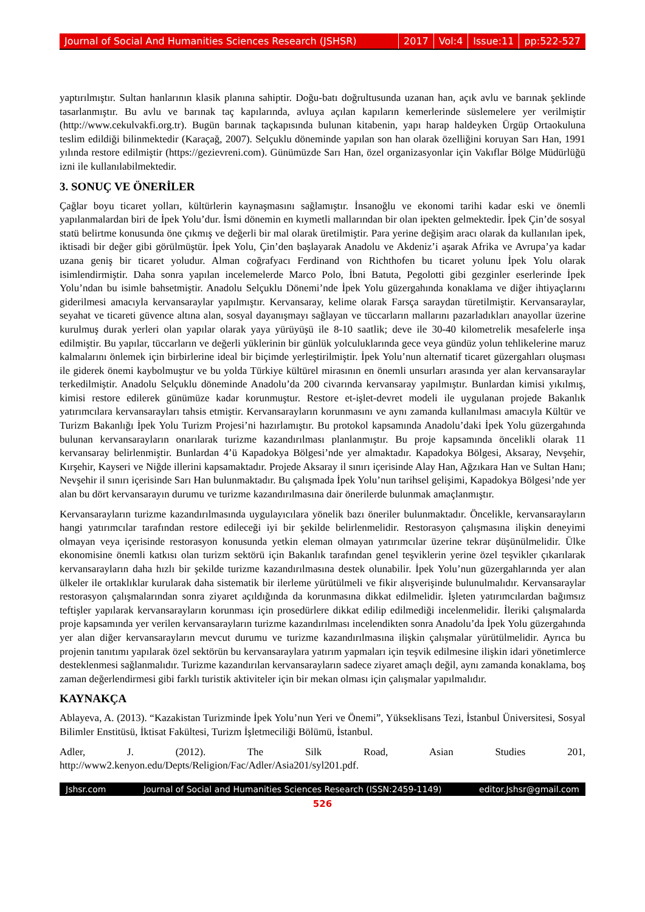Journal of Social And Humanities Sciences Research (JSHSR) 2017 Vol:4 Issue:11 pp:522-527
yaptırılmıştır. Sultan hanlarının klasik planına sahiptir. Doğu-batı doğrultusunda uzanan han, açık avlu ve barınak şeklinde tasarlanmıştır. Bu avlu ve barınak taç kapılarında, avluya açılan kapıların kemerlerinde süslemelere yer verilmiştir (http://www.cekulvakfi.org.tr). Bugün barınak taçkapısında bulunan kitabenin, yapı harap haldeyken Ürgüp Ortaokuluna teslim edildiği bilinmektedir (Karaçağ, 2007). Selçuklu döneminde yapılan son han olarak özelliğini koruyan Sarı Han, 1991 yılında restore edilmiştir (https://gezievreni.com). Günümüzde Sarı Han, özel organizasyonlar için Vakıflar Bölge Müdürlüğü izni ile kullanılabilmektedir.
3. SONUÇ VE ÖNERİLER
Çağlar boyu ticaret yolları, kültürlerin kaynaşmasını sağlamıştır. İnsanoğlu ve ekonomi tarihi kadar eski ve önemli yapılanmalardan biri de İpek Yolu’dur. İsmi dönemin en kıymetli mallarından bir olan ipekten gelmektedir. İpek Çin’de sosyal statü belirtme konusunda öne çıkmış ve değerli bir mal olarak üretilmiştir. Para yerine değişim aracı olarak da kullanılan ipek, iktisadi bir değer gibi görülmüştür. İpek Yolu, Çin’den başlayarak Anadolu ve Akdeniz’i aşarak Afrika ve Avrupa’ya kadar uzana geniş bir ticaret yoludur. Alman coğrafyacı Ferdinand von Richthofen bu ticaret yolunu İpek Yolu olarak isimlendirmiştir. Daha sonra yapılan incelemelerde Marco Polo, İbni Batuta, Pegolotti gibi gezginler eserlerinde İpek Yolu’ndan bu isimle bahsetmiştir. Anadolu Selçuklu Dönemi’nde İpek Yolu güzergahında konaklama ve diğer ihtiyaçlarını giderilmesi amacıyla kervansaraylar yapılmıştır. Kervansaray, kelime olarak Farsça saraydan türetilmiştir. Kervansaraylar, seyahat ve ticareti güvence altına alan, sosyal dayanışmayı sağlayan ve tüccarların mallarını pazarladıkları anayollar üzerine kurulmuş durak yerleri olan yapılar olarak yaya yürüyüşü ile 8-10 saatlik; deve ile 30-40 kilometrelik mesafelerle inşa edilmiştir. Bu yapılar, tüccarların ve değerli yüklerinin bir günlük yolculuklarında gece veya gündüz yolun tehlikelerine maruz kalmalarını önlemek için birbirlerine ideal bir biçimde yerleştirilmiştir. İpek Yolu’nun alternatif ticaret güzergahları oluşması ile giderek önemi kaybolmuştur ve bu yolda Türkiye kültürel mirasının en önemli unsurları arasında yer alan kervansaraylar terkedilmiştir. Anadolu Selçuklu döneminde Anadolu’da 200 civarında kervansaray yapılmıştır. Bunlardan kimisi yıkılmış, kimisi restore edilerek günümüze kadar korunmuştur. Restore et-işlet-devret modeli ile uygulanan projede Bakanlık yatırımcılara kervansarayları tahsis etmiştir. Kervansarayların korunmasını ve aynı zamanda kullanılması amacıyla Kültür ve Turizm Bakanlığı İpek Yolu Turizm Projesi’ni hazırlamıştır. Bu protokol kapsamında Anadolu’daki İpek Yolu güzergahında bulunan kervansarayların onarılarak turizme kazandırılması planlanmıştır. Bu proje kapsamında öncelikli olarak 11 kervansaray belirlenmiştir. Bunlardan 4’ü Kapadokya Bölgesi’nde yer almaktadır. Kapadokya Bölgesi, Aksaray, Nevşehir, Kırşehir, Kayseri ve Niğde illerini kapsamaktadır. Projede Aksaray il sınırı içerisinde Alay Han, Ağzıkara Han ve Sultan Hanı; Nevşehir il sınırı içerisinde Sarı Han bulunmaktadır. Bu çalışmada İpek Yolu’nun tarihsel gelişimi, Kapadokya Bölgesi’nde yer alan bu dört kervansarayın durumu ve turizme kazandırılmasına dair önerilerde bulunmak amaçlanmıştır.
Kervansarayların turizme kazandırılmasında uygulayıcılara yönelik bazı öneriler bulunmaktadır. Öncelikle, kervansarayların hangi yatırımcılar tarafından restore edileceği iyi bir şekilde belirlenmelidir. Restorasyon çalışmasına ilişkin deneyimi olmayan veya içerisinde restorasyon konusunda yetkin eleman olmayan yatırımcılar üzerine tekrar düşünülmelidir. Ülke ekonomisine önemli katkısı olan turizm sektörü için Bakanlık tarafından genel teşviklerin yerine özel teşvikler çıkarılarak kervansarayların daha hızlı bir şekilde turizme kazandırılmasına destek olunabilir. İpek Yolu’nun güzergahlarında yer alan ülkeler ile ortaklıklar kurularak daha sistematik bir ilerleme yürütülmeli ve fikir alışverişinde bulunulmalıdır. Kervansaraylar restorasyon çalışmalarından sonra ziyaret açıldığında da korunmasına dikkat edilmelidir. İşleten yatırımcılardan bağımsız teftişler yapılarak kervansarayların korunması için prosedürlere dikkat edilip edilmediği incelenmelidir. İleriki çalışmalarda proje kapsamında yer verilen kervansarayların turizme kazandırılması incelendikten sonra Anadolu’da İpek Yolu güzergahında yer alan diğer kervansarayların mevcut durumu ve turizme kazandırılmasına ilişkin çalışmalar yürütülmelidir. Ayrıca bu projenin tanıtımı yapılarak özel sektörün bu kervansaraylara yatırım yapmaları için teşvik edilmesine ilişkin idari yönetimlerce desteklenmesi sağlanmalıdır. Turizme kazandırılan kervansarayların sadece ziyaret amaçlı değil, aynı zamanda konaklama, boş zaman değerlendirmesi gibi farklı turistik aktiviteler için bir mekan olması için çalışmalar yapılmalıdır.
KAYNAKÇA
Ablayeva, A. (2013). “Kazakistan Turizminde İpek Yolu’nun Yeri ve Önemi”, Yükseklisans Tezi, İstanbul Üniversitesi, Sosyal Bilimler Enstitüsü, İktisat Fakültesi, Turizm İşletmeciliği Bölümü, İstanbul.
Adler, J. (2012). The Silk Road, Asian Studies 201,
http://www2.kenyon.edu/Depts/Religion/Fac/Adler/Asia201/syl201.pdf.
Jshsr.com Journal of Social and Humanities Sciences Research (ISSN:2459-1149) editor.Jshsr@gmail.com
526